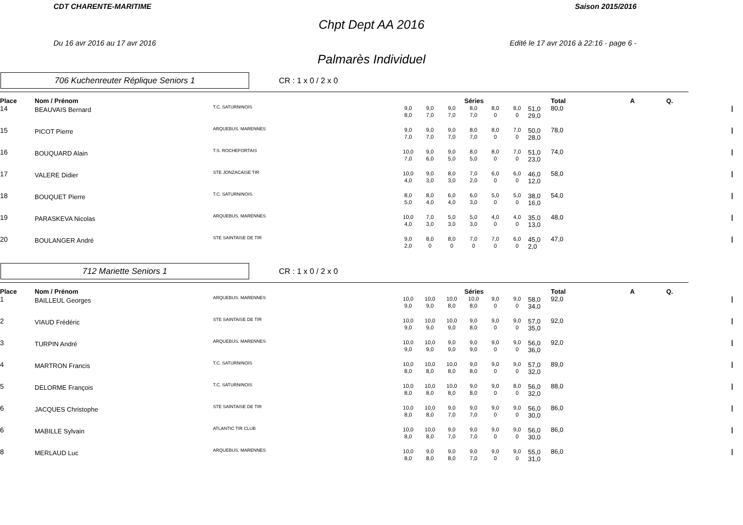CDT CHARENTE-MARITIME Saison 2015/2016
Chpt Dept AA 2016
Du 16 avr 2016 au 17 avr 2016 Edité le 17 avr 2016 à 22:16 - page 6 -
Palmarès Individuel
706 Kuchenreuter Réplique Seniors 1
CR : 1 x 0 / 2 x 0
| Place | Nom / Prénom | | Séries | | | | | | | Total | A | Q. | |
| --- | --- | --- | --- | --- | --- | --- | --- | --- | --- | --- | --- | --- | --- |
| 14 | BEAUVAIS Bernard | T.C. SATURNINOIS | 9,0 8,0 | 9,0 7,0 | 9,0 7,0 | 8,0 7,0 | 8,0 0 | 8,0 0 | 51,0 29,0 | 80,0 | | | / |
| 15 | PICOT Pierre | ARQUEBUS. MARENNES | 9,0 7,0 | 9,0 7,0 | 9,0 7,0 | 8,0 7,0 | 8,0 0 | 7,0 0 | 50,0 28,0 | 78,0 | | | / |
| 16 | BOUQUARD Alain | T.S. ROCHEFORTAIS | 10,0 7,0 | 9,0 6,0 | 9,0 5,0 | 8,0 5,0 | 8,0 0 | 7,0 0 | 51,0 23,0 | 74,0 | | | / |
| 17 | VALERE Didier | STE JONZACAISE TIR | 10,0 4,0 | 9,0 3,0 | 8,0 3,0 | 7,0 2,0 | 6,0 0 | 6,0 0 | 46,0 12,0 | 58,0 | | | / |
| 18 | BOUQUET Pierre | T.C. SATURNINOIS | 8,0 5,0 | 8,0 4,0 | 6,0 4,0 | 6,0 3,0 | 5,0 0 | 5,0 0 | 38,0 16,0 | 54,0 | | | / |
| 19 | PARASKEVA Nicolas | ARQUEBUS. MARENNES | 10,0 4,0 | 7,0 3,0 | 5,0 3,0 | 5,0 3,0 | 4,0 0 | 4,0 0 | 35,0 13,0 | 48,0 | | | / |
| 20 | BOULANGER André | STE SAINTAISE DE TIR | 9,0 2,0 | 8,0 0 | 8,0 0 | 7,0 0 | 7,0 0 | 6,0 0 | 45,0 2,0 | 47,0 | | | / |
712 Mariette Seniors 1
CR : 1 x 0 / 2 x 0
| Place | Nom / Prénom | | Séries | | | | | | | Total | A | Q. | |
| --- | --- | --- | --- | --- | --- | --- | --- | --- | --- | --- | --- | --- | --- |
| 1 | BAILLEUL Georges | ARQUEBUS. MARENNES | 10,0 9,0 | 10,0 9,0 | 10,0 8,0 | 10,0 8,0 | 9,0 0 | 9,0 0 | 58,0 34,0 | 92,0 | | | / |
| 2 | VIAUD Frédéric | STE SAINTAISE DE TIR | 10,0 9,0 | 10,0 9,0 | 10,0 9,0 | 9,0 8,0 | 9,0 0 | 9,0 0 | 57,0 35,0 | 92,0 | | | / |
| 3 | TURPIN André | ARQUEBUS. MARENNES | 10,0 9,0 | 10,0 9,0 | 9,0 9,0 | 9,0 9,0 | 9,0 0 | 9,0 0 | 56,0 36,0 | 92,0 | | | / |
| 4 | MARTRON Francis | T.C. SATURNINOIS | 10,0 8,0 | 10,0 8,0 | 10,0 8,0 | 9,0 8,0 | 9,0 0 | 9,0 0 | 57,0 32,0 | 89,0 | | | / |
| 5 | DELORME François | T.C. SATURNINOIS | 10,0 8,0 | 10,0 8,0 | 10,0 8,0 | 9,0 8,0 | 9,0 0 | 8,0 0 | 56,0 32,0 | 88,0 | | | / |
| 6 | JACQUES Christophe | STE SAINTAISE DE TIR | 10,0 8,0 | 10,0 8,0 | 9,0 7,0 | 9,0 7,0 | 9,0 0 | 9,0 0 | 56,0 30,0 | 86,0 | | | / |
| 6 | MABILLE Sylvain | ATLANTIC TIR CLUB | 10,0 8,0 | 10,0 8,0 | 9,0 7,0 | 9,0 7,0 | 9,0 0 | 9,0 0 | 56,0 30,0 | 86,0 | | | / |
| 8 | MERLAUD Luc | ARQUEBUS. MARENNES | 10,0 8,0 | 9,0 8,0 | 9,0 8,0 | 9,0 7,0 | 9,0 0 | 9,0 0 | 55,0 31,0 | 86,0 | | | / |